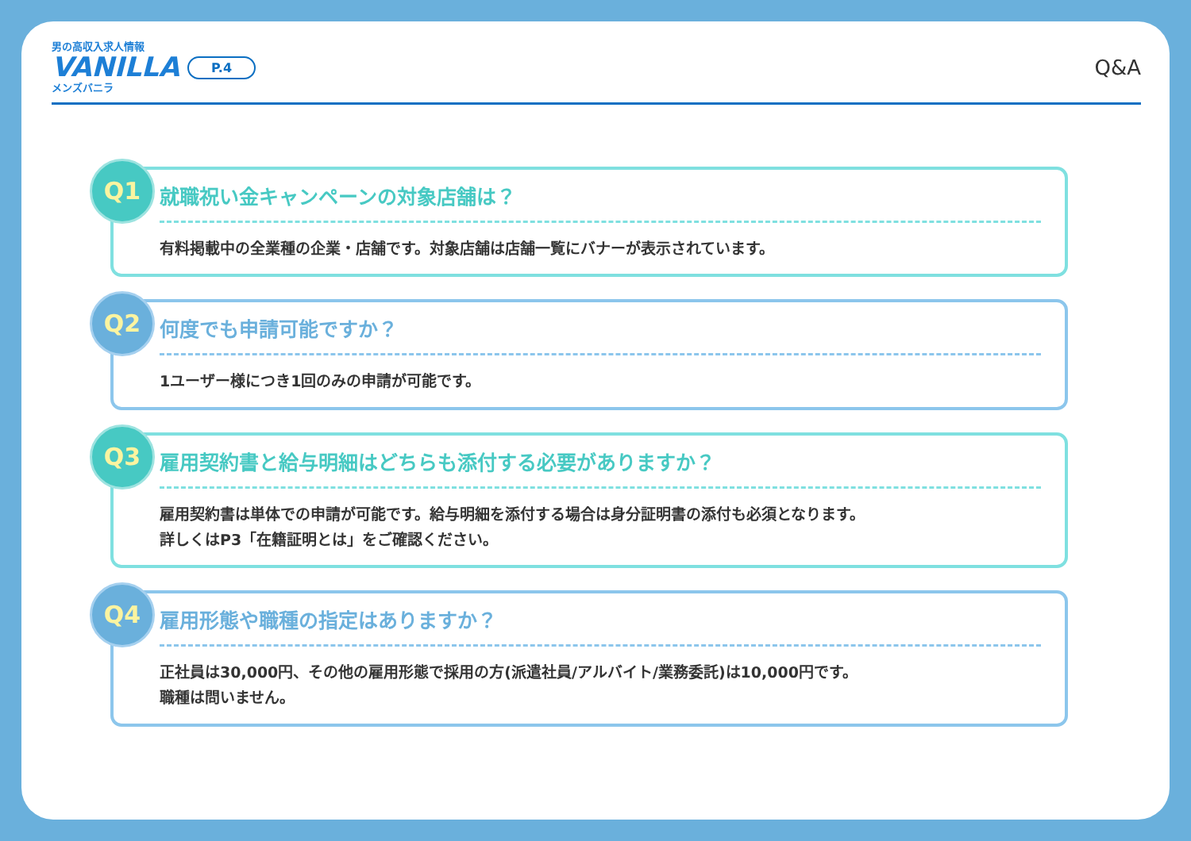男の高収入求人情報
VANILLA
メンズバニラ
P.4 Q&A
Q1
就職祝い金キャンペーンの対象店舗は？
有料掲載中の全業種の企業・店舗です。対象店舗は店舗一覧にバナーが表示されています。
Q2
何度でも申請可能ですか？
1ユーザー様につき1回のみの申請が可能です。
Q3
雇用契約書と給与明細はどちらも添付する必要がありますか？
雇用契約書は単体での申請が可能です。給与明細を添付する場合は身分証明書の添付も必須となります。
詳しくはP3「在籍証明とは」をご確認ください。
Q4
雇用形態や職種の指定はありますか？
正社員は30,000円、その他の雇用形態で採用の方(派遣社員/アルバイト/業務委託)は10,000円です。
職種は問いません。